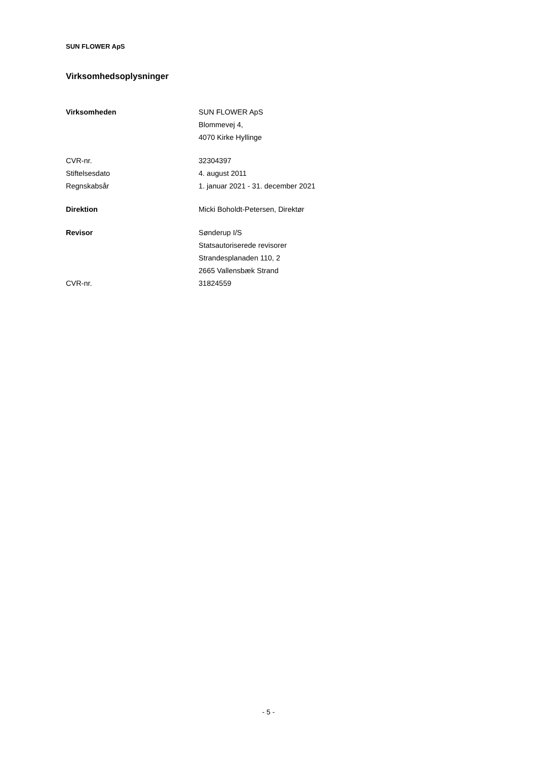SUN FLOWER ApS
Virksomhedsoplysninger
Virksomheden SUN FLOWER ApS
Blommevej 4,
4070 Kirke Hyllinge
CVR-nr. 32304397
Stiftelsesdato 4. august 2011
Regnskabsår 1. januar 2021 - 31. december 2021
Direktion Micki Boholdt-Petersen, Direktør
Revisor Sønderup I/S
Statsautoriserede revisorer
Strandesplanaden 110, 2
2665 Vallensbæk Strand
CVR-nr. 31824559
- 5 -